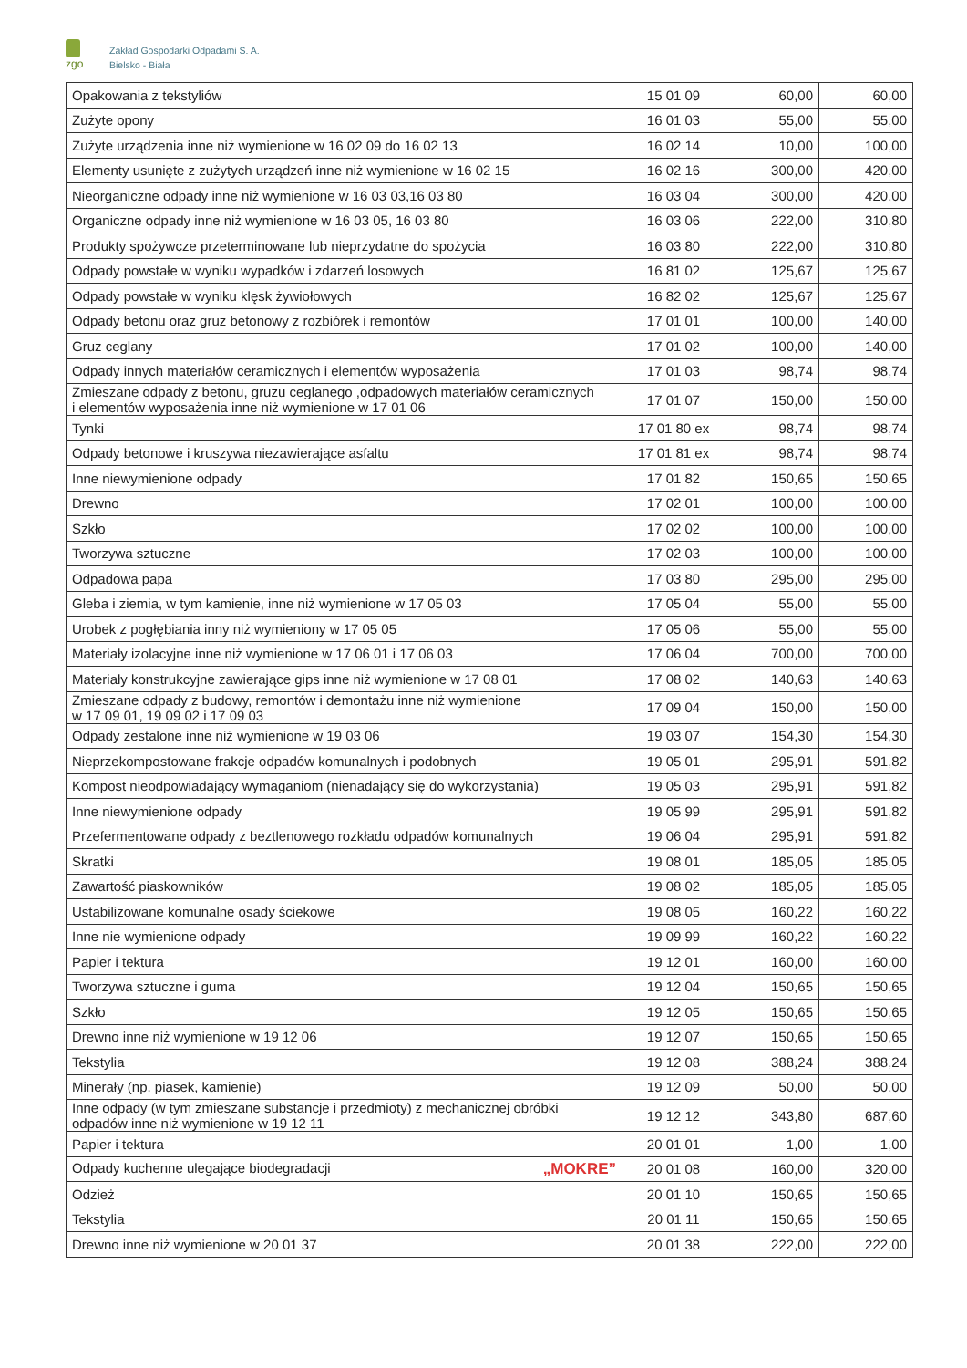zgo
Zakład Gospodarki Odpadami S. A.
Bielsko - Biała
| Opakowania z tekstyliów | 15 01 09 | 60,00 | 60,00 |
| Zużyte opony | 16 01 03 | 55,00 | 55,00 |
| Zużyte urządzenia inne niż wymienione w 16 02 09 do 16 02 13 | 16 02 14 | 10,00 | 100,00 |
| Elementy usunięte z zużytych urządzeń inne niż wymienione w 16 02 15 | 16 02 16 | 300,00 | 420,00 |
| Nieorganiczne odpady inne niż wymienione w 16 03 03,16 03 80 | 16 03 04 | 300,00 | 420,00 |
| Organiczne odpady inne niż wymienione w 16 03 05, 16 03 80 | 16 03 06 | 222,00 | 310,80 |
| Produkty spożywcze przeterminowane lub nieprzydatne do spożycia | 16 03 80 | 222,00 | 310,80 |
| Odpady powstałe w wyniku wypadków i zdarzeń losowych | 16 81 02 | 125,67 | 125,67 |
| Odpady powstałe w wyniku klęsk żywiołowych | 16 82 02 | 125,67 | 125,67 |
| Odpady betonu oraz gruz betonowy z rozbiórek i remontów | 17 01 01 | 100,00 | 140,00 |
| Gruz ceglany | 17 01 02 | 100,00 | 140,00 |
| Odpady innych materiałów ceramicznych i elementów wyposażenia | 17 01 03 | 98,74 | 98,74 |
| Zmieszane odpady z betonu, gruzu ceglanego ,odpadowych materiałów ceramicznych i elementów wyposażenia inne niż wymienione w 17 01 06 | 17 01 07 | 150,00 | 150,00 |
| Tynki | 17 01 80 ex | 98,74 | 98,74 |
| Odpady betonowe i kruszywa niezawierające asfaltu | 17 01 81 ex | 98,74 | 98,74 |
| Inne niewymienione odpady | 17 01 82 | 150,65 | 150,65 |
| Drewno | 17 02 01 | 100,00 | 100,00 |
| Szkło | 17 02 02 | 100,00 | 100,00 |
| Tworzywa sztuczne | 17 02 03 | 100,00 | 100,00 |
| Odpadowa papa | 17 03 80 | 295,00 | 295,00 |
| Gleba i ziemia, w tym kamienie, inne niż wymienione w 17 05 03 | 17 05 04 | 55,00 | 55,00 |
| Urobek z pogłębiania inny niż wymieniony w 17 05 05 | 17 05 06 | 55,00 | 55,00 |
| Materiały izolacyjne inne niż wymienione w 17 06 01 i 17 06 03 | 17 06 04 | 700,00 | 700,00 |
| Materiały konstrukcyjne zawierające gips inne niż wymienione w 17 08 01 | 17 08 02 | 140,63 | 140,63 |
| Zmieszane odpady z budowy, remontów i demontażu inne niż wymienione w 17 09 01, 19 09 02 i 17 09 03 | 17 09 04 | 150,00 | 150,00 |
| Odpady zestalone inne niż wymienione w 19 03 06 | 19 03 07 | 154,30 | 154,30 |
| Nieprzekompostowane frakcje odpadów komunalnych i podobnych | 19 05 01 | 295,91 | 591,82 |
| Kompost nieodpowiadający wymaganiom (nienadający się do wykorzystania) | 19 05 03 | 295,91 | 591,82 |
| Inne niewymienione odpady | 19 05 99 | 295,91 | 591,82 |
| Przefermentowane odpady z beztlenowego rozkładu odpadów komunalnych | 19 06 04 | 295,91 | 591,82 |
| Skratki | 19 08 01 | 185,05 | 185,05 |
| Zawartość piaskowników | 19 08 02 | 185,05 | 185,05 |
| Ustabilizowane komunalne osady ściekowe | 19 08 05 | 160,22 | 160,22 |
| Inne nie wymienione odpady | 19 09 99 | 160,22 | 160,22 |
| Papier i tektura | 19 12 01 | 160,00 | 160,00 |
| Tworzywa sztuczne i guma | 19 12 04 | 150,65 | 150,65 |
| Szkło | 19 12 05 | 150,65 | 150,65 |
| Drewno inne niż wymienione w 19 12 06 | 19 12 07 | 150,65 | 150,65 |
| Tekstylia | 19 12 08 | 388,24 | 388,24 |
| Minerały (np. piasek, kamienie) | 19 12 09 | 50,00 | 50,00 |
| Inne odpady (w tym zmieszane substancje i przedmioty) z mechanicznej obróbki odpadów inne niż wymienione w 19 12 11 | 19 12 12 | 343,80 | 687,60 |
| Papier i tektura | 20 01 01 | 1,00 | 1,00 |
| Odpady kuchenne ulegające biodegradacji „MOKRE” | 20 01 08 | 160,00 | 320,00 |
| Odzież | 20 01 10 | 150,65 | 150,65 |
| Tekstylia | 20 01 11 | 150,65 | 150,65 |
| Drewno inne niż wymienione w 20 01 37 | 20 01 38 | 222,00 | 222,00 |